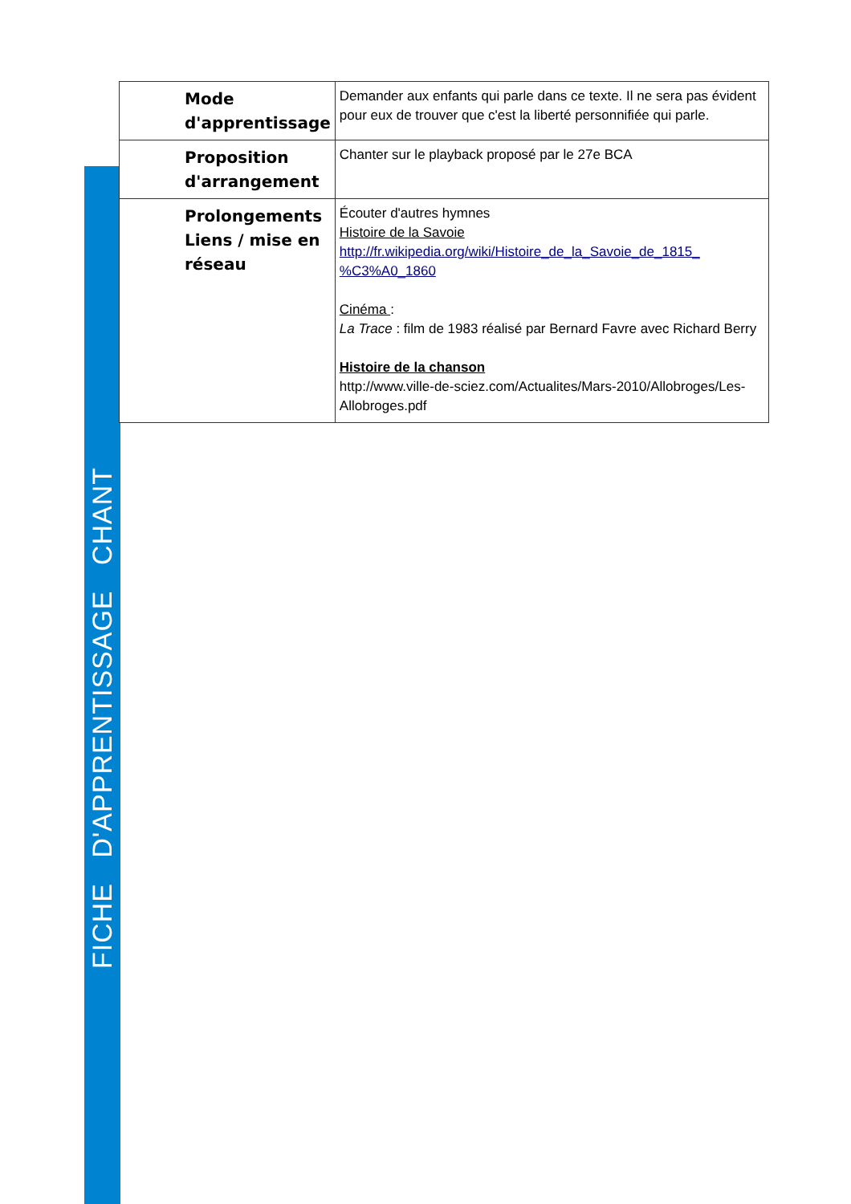FICHE D'APPRENTISSAGE CHANT
| Mode d'apprentissage | Demander aux enfants qui parle dans ce texte. Il ne sera pas évident pour eux de trouver que c'est la liberté personnifiée qui parle. |
| Proposition d'arrangement | Chanter sur le playback proposé par le 27e BCA |
| Prolongements Liens / mise en réseau | Écouter d'autres hymnes Histoire de la Savoie http://fr.wikipedia.org/wiki/Histoire_de_la_Savoie_de_1815_ %C3%A0_1860 Cinéma : La Trace : film de 1983 réalisé par Bernard Favre avec Richard Berry Histoire de la chanson http://www.ville-de-sciez.com/Actualites/Mars-2010/Allobroges/Les-Allobroges.pdf |